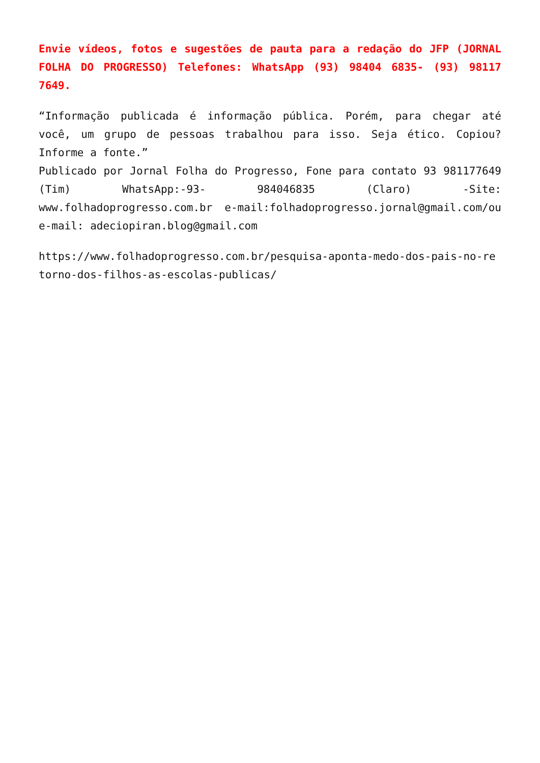Envie vídeos, fotos e sugestões de pauta para a redação do JFP (JORNAL FOLHA DO PROGRESSO) Telefones: WhatsApp (93) 98404 6835- (93) 98117 7649.
“Informação publicada é informação pública. Porém, para chegar até você, um grupo de pessoas trabalhou para isso. Seja ético. Copiou? Informe a fonte.”
Publicado por Jornal Folha do Progresso, Fone para contato 93 981177649 (Tim) WhatsApp:-93- 984046835 (Claro) -Site: www.folhadoprogresso.com.br e-mail:folhadoprogresso.jornal@gmail.com/ou e-mail: adeciopiran.blog@gmail.com
https://www.folhadoprogresso.com.br/pesquisa-aponta-medo-dos-pais-no-retorno-dos-filhos-as-escolas-publicas/